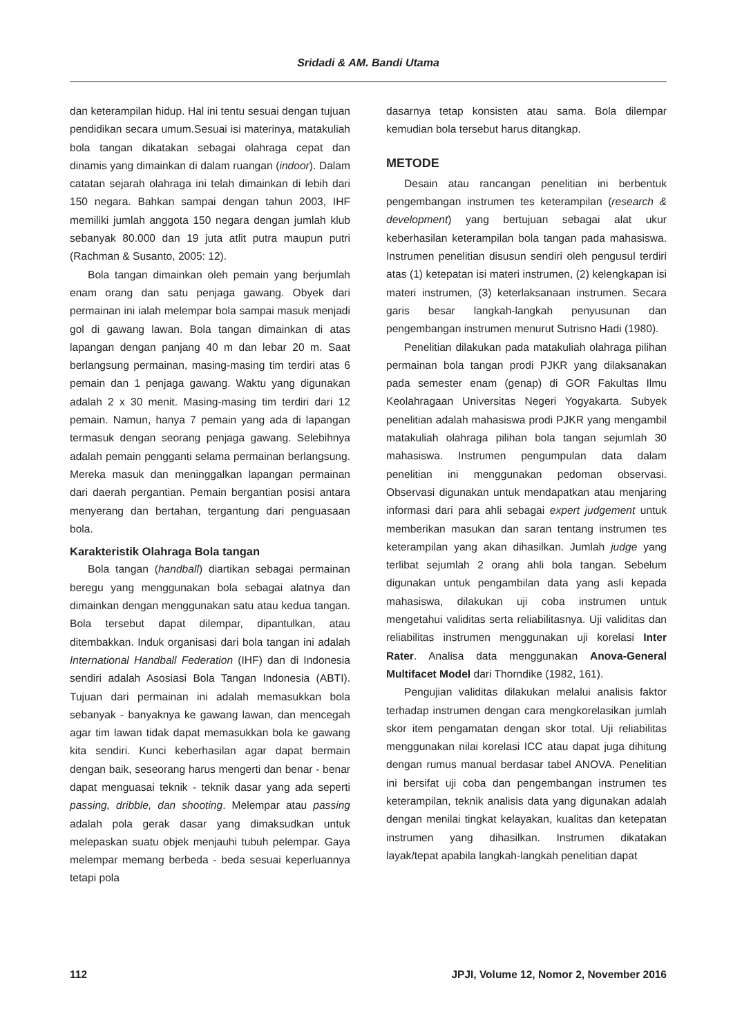Sridadi & AM. Bandi Utama
dan keterampilan hidup. Hal ini tentu sesuai dengan tujuan pendidikan secara umum.Sesuai isi materinya, matakuliah bola tangan dikatakan sebagai olahraga cepat dan dinamis yang dimainkan di dalam ruangan (indoor). Dalam catatan sejarah olahraga ini telah dimainkan di lebih dari 150 negara. Bahkan sampai dengan tahun 2003, IHF memiliki jumlah anggota 150 negara dengan jumlah klub sebanyak 80.000 dan 19 juta atlit putra maupun putri (Rachman & Susanto, 2005: 12).
Bola tangan dimainkan oleh pemain yang berjumlah enam orang dan satu penjaga gawang. Obyek dari permainan ini ialah melempar bola sampai masuk menjadi gol di gawang lawan. Bola tangan dimainkan di atas lapangan dengan panjang 40 m dan lebar 20 m. Saat berlangsung permainan, masing-masing tim terdiri atas 6 pemain dan 1 penjaga gawang. Waktu yang digunakan adalah 2 x 30 menit. Masing-masing tim terdiri dari 12 pemain. Namun, hanya 7 pemain yang ada di lapangan termasuk dengan seorang penjaga gawang. Selebihnya adalah pemain pengganti selama permainan berlangsung. Mereka masuk dan meninggalkan lapangan permainan dari daerah pergantian. Pemain bergantian posisi antara menyerang dan bertahan, tergantung dari penguasaan bola.
Karakteristik Olahraga Bola tangan
Bola tangan (handball) diartikan sebagai permainan beregu yang menggunakan bola sebagai alatnya dan dimainkan dengan menggunakan satu atau kedua tangan. Bola tersebut dapat dilempar, dipantulkan, atau ditembakkan. Induk organisasi dari bola tangan ini adalah International Handball Federation (IHF) dan di Indonesia sendiri adalah Asosiasi Bola Tangan Indonesia (ABTI). Tujuan dari permainan ini adalah memasukkan bola sebanyak - banyaknya ke gawang lawan, dan mencegah agar tim lawan tidak dapat memasukkan bola ke gawang kita sendiri. Kunci keberhasilan agar dapat bermain dengan baik, seseorang harus mengerti dan benar - benar dapat menguasai teknik - teknik dasar yang ada seperti passing, dribble, dan shooting. Melempar atau passing adalah pola gerak dasar yang dimaksudkan untuk melepaskan suatu objek menjauhi tubuh pelempar. Gaya melempar memang berbeda - beda sesuai keperluannya tetapi pola
dasarnya tetap konsisten atau sama. Bola dilempar kemudian bola tersebut harus ditangkap.
METODE
Desain atau rancangan penelitian ini berbentuk pengembangan instrumen tes keterampilan (research & development) yang bertujuan sebagai alat ukur keberhasilan keterampilan bola tangan pada mahasiswa. Instrumen penelitian disusun sendiri oleh pengusul terdiri atas (1) ketepatan isi materi instrumen, (2) kelengkapan isi materi instrumen, (3) keterlaksanaan instrumen. Secara garis besar langkah-langkah penyusunan dan pengembangan instrumen menurut Sutrisno Hadi (1980).
Penelitian dilakukan pada matakuliah olahraga pilihan permainan bola tangan prodi PJKR yang dilaksanakan pada semester enam (genap) di GOR Fakultas Ilmu Keolahragaan Universitas Negeri Yogyakarta. Subyek penelitian adalah mahasiswa prodi PJKR yang mengambil matakuliah olahraga pilihan bola tangan sejumlah 30 mahasiswa. Instrumen pengumpulan data dalam penelitian ini menggunakan pedoman observasi. Observasi digunakan untuk mendapatkan atau menjaring informasi dari para ahli sebagai expert judgement untuk memberikan masukan dan saran tentang instrumen tes keterampilan yang akan dihasilkan. Jumlah judge yang terlibat sejumlah 2 orang ahli bola tangan. Sebelum digunakan untuk pengambilan data yang asli kepada mahasiswa, dilakukan uji coba instrumen untuk mengetahui validitas serta reliabilitasnya. Uji validitas dan reliabilitas instrumen menggunakan uji korelasi Inter Rater. Analisa data menggunakan Anova-General Multifacet Model dari Thorndike (1982, 161).
Pengujian validitas dilakukan melalui analisis faktor terhadap instrumen dengan cara mengkorelasikan jumlah skor item pengamatan dengan skor total. Uji reliabilitas menggunakan nilai korelasi ICC atau dapat juga dihitung dengan rumus manual berdasar tabel ANOVA. Penelitian ini bersifat uji coba dan pengembangan instrumen tes keterampilan, teknik analisis data yang digunakan adalah dengan menilai tingkat kelayakan, kualitas dan ketepatan instrumen yang dihasilkan. Instrumen dikatakan layak/tepat apabila langkah-langkah penelitian dapat
112 JPJI, Volume 12, Nomor 2, November 2016